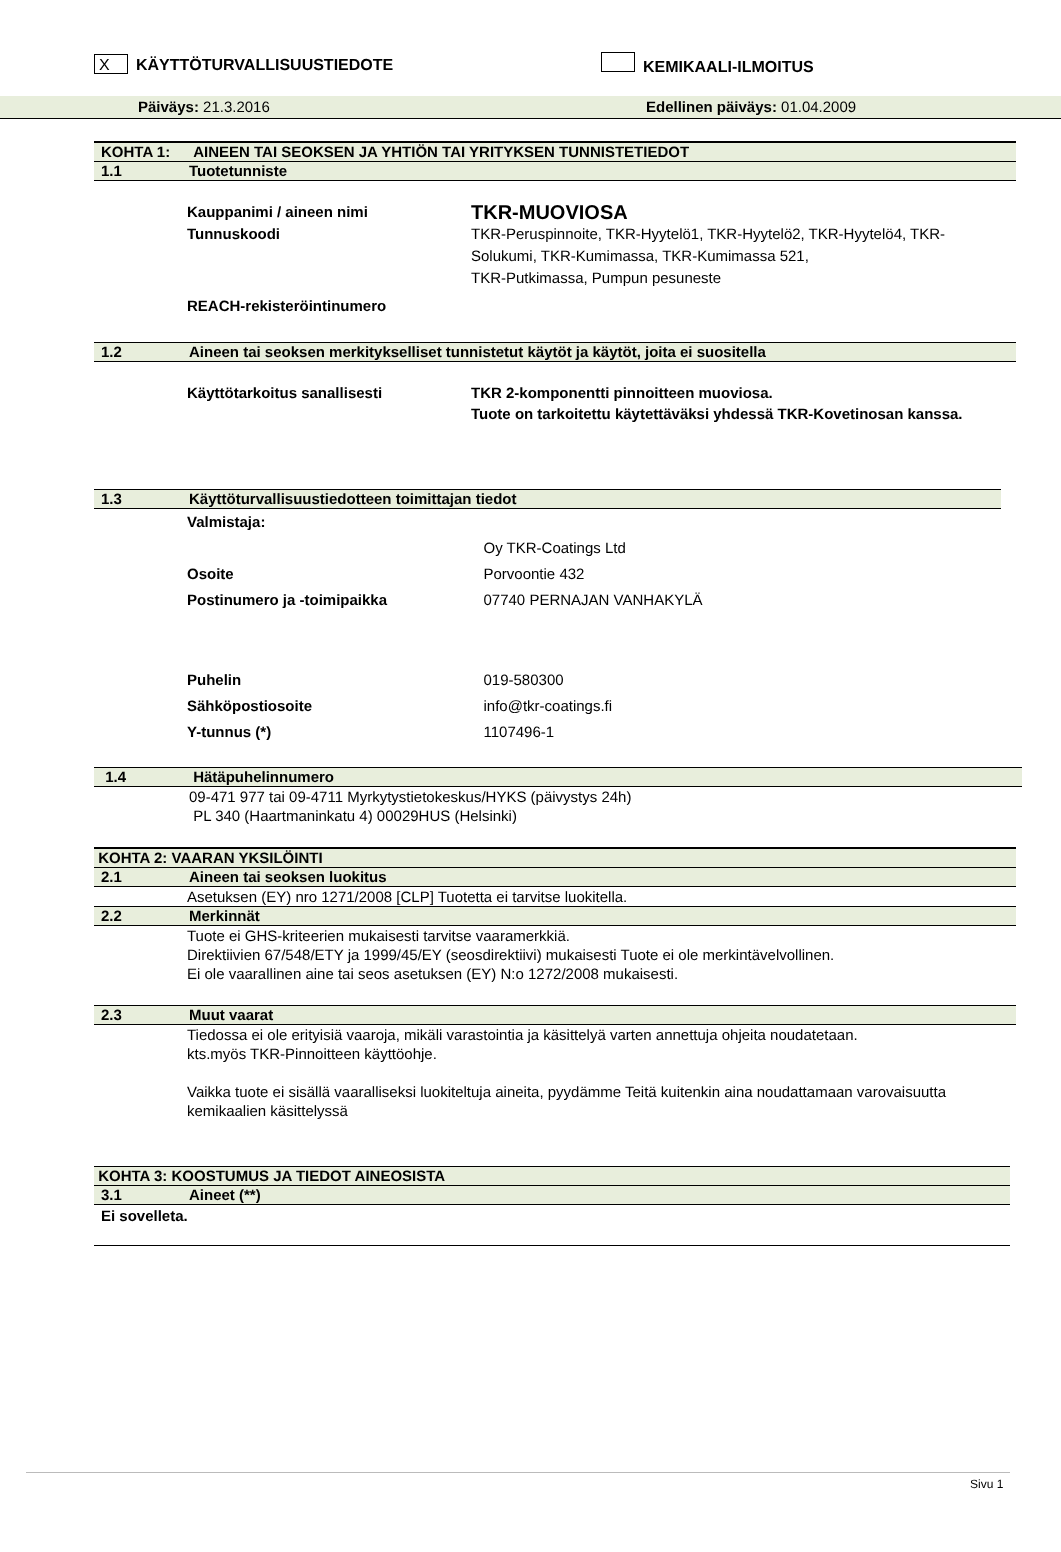X KÄYTTÖTURVALLISUUSTIEDOTE KEMIKAALI-ILMOITUS
Päiväys: 21.3.2016 Edellinen päiväys: 01.04.2009
KOHTA 1: AINEEN TAI SEOKSEN JA YHTIÖN TAI YRITYKSEN TUNNISTETIEDOT
1.1 Tuotetunniste
Kauppanimi / aineen nimi TKR-MUOVIOSA
Tunnuskoodi TKR-Peruspinnoite, TKR-Hyytelö1, TKR-Hyytelö2, TKR-Hyytelö4, TKR-Solukumi, TKR-Kumimassa, TKR-Kumimassa 521,
TKR-Putkimassa, Pumpun pesuneste
REACH-rekisteröintinumero
1.2 Aineen tai seoksen merkitykselliset tunnistetut käytöt ja käytöt, joita ei suositella
Käyttötarkoitus sanallisesti TKR 2-komponentti pinnoitteen muoviosa.
Tuote on tarkoitettu käytettäväksi yhdessä TKR-Kovetinosan kanssa.
1.3 Käyttöturvallisuustiedotteen toimittajan tiedot
Valmistaja:
Oy TKR-Coatings Ltd
Osoite Porvoontie 432
Postinumero ja -toimipaikka 07740 PERNAJAN VANHAKYLÄ
Puhelin 019-580300
Sähköpostiosoite info@tkr-coatings.fi
Y-tunnus (*) 1107496-1
1.4 Hätäpuhelinnumero
09-471 977 tai 09-4711 Myrkytystietokeskus/HYKS (päivystys 24h)
PL 340 (Haartmaninkatu 4) 00029HUS (Helsinki)
KOHTA 2: VAARAN YKSILÖINTI
2.1 Aineen tai seoksen luokitus
Asetuksen (EY) nro 1271/2008 [CLP] Tuotetta ei tarvitse luokitella.
2.2 Merkinnät
Tuote ei GHS-kriteerien mukaisesti tarvitse vaaramerkkiä.
Direktiivien 67/548/ETY ja 1999/45/EY (seosdirektiivi) mukaisesti Tuote ei ole merkintävelvollinen.
Ei ole vaarallinen aine tai seos asetuksen (EY) N:o 1272/2008 mukaisesti.
2.3 Muut vaarat
Tiedossa ei ole erityisiä vaaroja, mikäli varastointia ja käsittelyä varten annettuja ohjeita noudatetaan.
kts.myös TKR-Pinnoitteen käyttöohje.
Vaikka tuote ei sisällä vaaralliseksi luokiteltuja aineita, pyydämme Teitä kuitenkin aina noudattamaan varovaisuutta kemikaalien käsittelyssä
KOHTA 3: KOOSTUMUS JA TIEDOT AINEOSISTA
3.1 Aineet (**)
Ei sovelleta.
Sivu 1